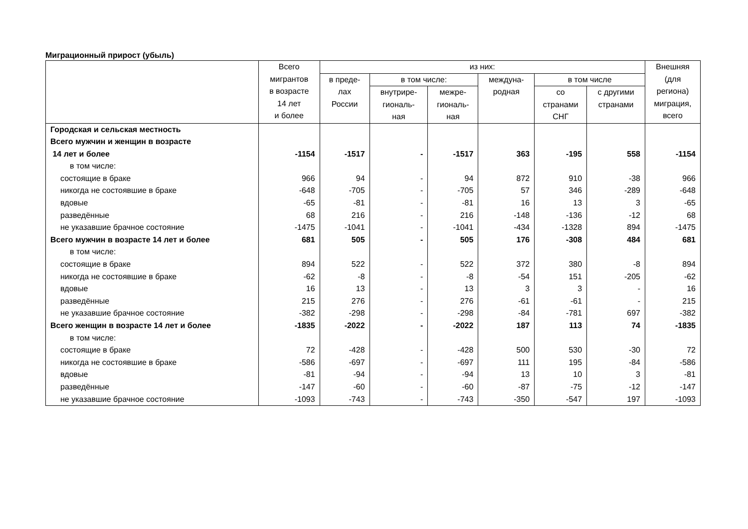Миграционный прирост (убыль)
| | Всего мигрантов в возрасте 14 лет и более | из них: | | | | | | Внешняя (для региона) миграция, всего |
| --- | --- | --- | --- | --- | --- | --- | --- | --- |
| | | в преде- лах России | в том числе: | | междуна- родная | в том числе | | |
| | | | внутрире- гиональ- ная | межре- гиональ- ная | | со странами СНГ | с другими странами | |
| Городская и сельская местность | | | | | | | | |
| Всего мужчин и женщин в возрасте | | | | | | | | |
| 14 лет и более | -1154 | -1517 | - | -1517 | 363 | -195 | 558 | -1154 |
| в том числе: | | | | | | | | |
| состоящие в браке | 966 | 94 | - | 94 | 872 | 910 | -38 | 966 |
| никогда не состоявшие в браке | -648 | -705 | - | -705 | 57 | 346 | -289 | -648 |
| вдовые | -65 | -81 | - | -81 | 16 | 13 | 3 | -65 |
| разведённые | 68 | 216 | - | 216 | -148 | -136 | -12 | 68 |
| не указавшие брачное состояние | -1475 | -1041 | - | -1041 | -434 | -1328 | 894 | -1475 |
| Всего мужчин в возрасте 14 лет и более | 681 | 505 | - | 505 | 176 | -308 | 484 | 681 |
| в том числе: | | | | | | | | |
| состоящие в браке | 894 | 522 | - | 522 | 372 | 380 | -8 | 894 |
| никогда не состоявшие в браке | -62 | -8 | - | -8 | -54 | 151 | -205 | -62 |
| вдовые | 16 | 13 | - | 13 | 3 | 3 | - | 16 |
| разведённые | 215 | 276 | - | 276 | -61 | -61 | - | 215 |
| не указавшие брачное состояние | -382 | -298 | - | -298 | -84 | -781 | 697 | -382 |
| Всего женщин в возрасте 14 лет и более | -1835 | -2022 | - | -2022 | 187 | 113 | 74 | -1835 |
| в том числе: | | | | | | | | |
| состоящие в браке | 72 | -428 | - | -428 | 500 | 530 | -30 | 72 |
| никогда не состоявшие в браке | -586 | -697 | - | -697 | 111 | 195 | -84 | -586 |
| вдовые | -81 | -94 | - | -94 | 13 | 10 | 3 | -81 |
| разведённые | -147 | -60 | - | -60 | -87 | -75 | -12 | -147 |
| не указавшие брачное состояние | -1093 | -743 | - | -743 | -350 | -547 | 197 | -1093 |